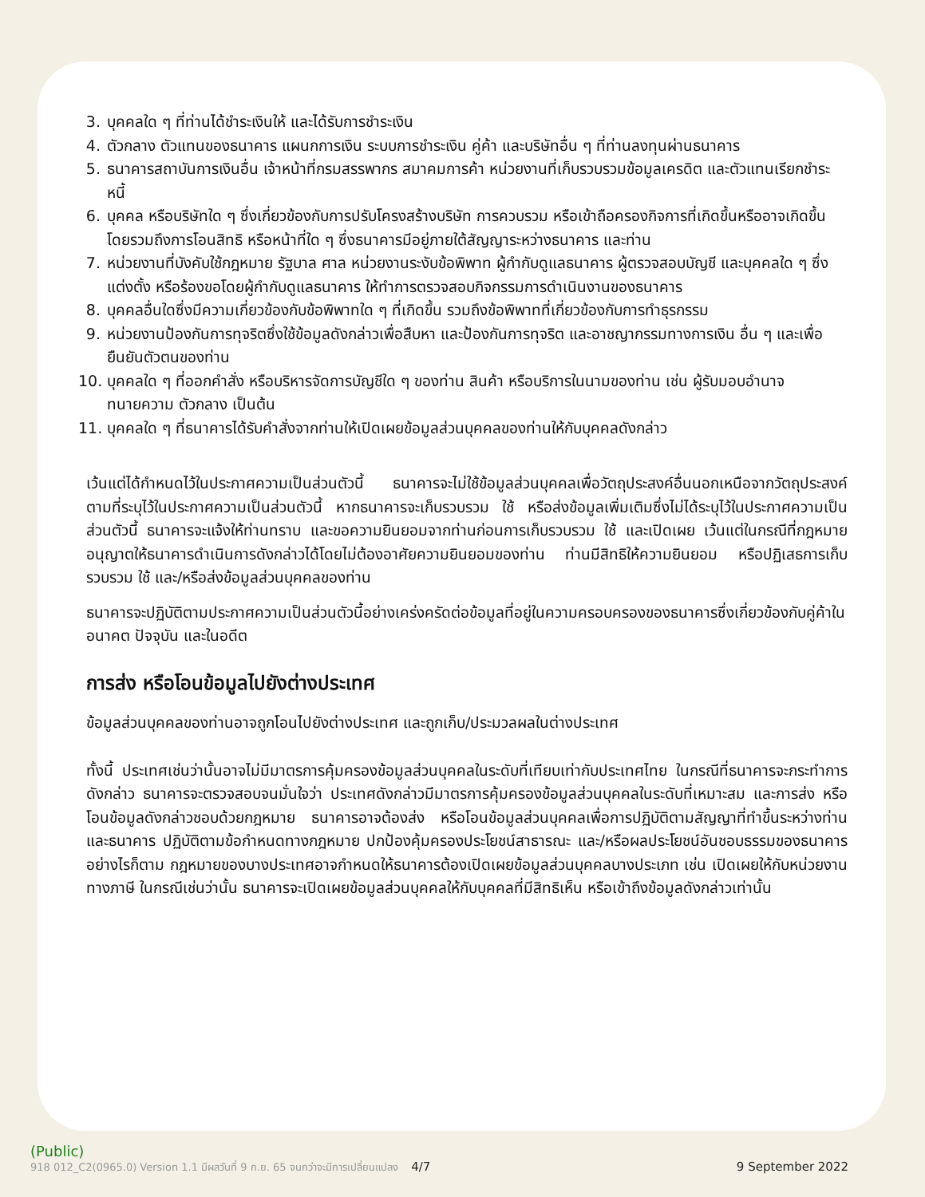3. บุคคลใด ๆ ที่ท่านได้ชำระเงินให้ และได้รับการชำระเงิน
4. ตัวกลาง ตัวแทนของธนาคาร แผนกการเงิน ระบบการชำระเงิน คู่ค้า และบริษัทอื่น ๆ ที่ท่านลงทุนผ่านธนาคาร
5. ธนาคารสถาบันการเงินอื่น เจ้าหน้าที่กรมสรรพากร สมาคมการค้า หน่วยงานที่เก็บรวบรวมข้อมูลเครดิต และตัวแทนเรียกชำระหนี้
6. บุคคล หรือบริษัทใด ๆ ซึ่งเกี่ยวข้องกับการปรับโครงสร้างบริษัท การควบรวม หรือเข้าถือครองกิจการที่เกิดขึ้นหรืออาจเกิดขึ้น โดยรวมถึงการโอนสิทธิ หรือหน้าที่ใด ๆ ซึ่งธนาคารมีอยู่ภายใต้สัญญาระหว่างธนาคาร และท่าน
7. หน่วยงานที่บังคับใช้กฎหมาย รัฐบาล ศาล หน่วยงานระงับข้อพิพาท ผู้กำกับดูแลธนาคาร ผู้ตรวจสอบบัญชี และบุคคลใด ๆ ซึ่งแต่งตั้ง หรือร้องขอโดยผู้กำกับดูแลธนาคาร ให้ทำการตรวจสอบกิจกรรมการดำเนินงานของธนาคาร
8. บุคคลอื่นใดซึ่งมีความเกี่ยวข้องกับข้อพิพาทใด ๆ ที่เกิดขึ้น รวมถึงข้อพิพาทที่เกี่ยวข้องกับการทำธุรกรรม
9. หน่วยงานป้องกันการทุจริตซึ่งใช้ข้อมูลดังกล่าวเพื่อสืบหา และป้องกันการทุจริต และอาชญากรรมทางการเงิน อื่น ๆ และเพื่อยืนยันตัวตนของท่าน
10. บุคคลใด ๆ ที่ออกคำสั่ง หรือบริหารจัดการบัญชีใด ๆ ของท่าน สินค้า หรือบริการในนามของท่าน เช่น ผู้รับมอบอำนาจ ทนายความ ตัวกลาง เป็นต้น
11. บุคคลใด ๆ ที่ธนาคารได้รับคำสั่งจากท่านให้เปิดเผยข้อมูลส่วนบุคคลของท่านให้กับบุคคลดังกล่าว
เว้นแต่ได้กำหนดไว้ในประกาศความเป็นส่วนตัวนี้ ธนาคารจะไม่ใช้ข้อมูลส่วนบุคคลเพื่อวัตถุประสงค์อื่นนอกเหนือจากวัตถุประสงค์ตามที่ระบุไว้ในประกาศความเป็นส่วนตัวนี้ หากธนาคารจะเก็บรวบรวม ใช้ หรือส่งข้อมูลเพิ่มเติมซึ่งไม่ได้ระบุไว้ในประกาศความเป็นส่วนตัวนี้ ธนาคารจะแจ้งให้ท่านทราบ และขอความยินยอมจากท่านก่อนการเก็บรวบรวม ใช้ และเปิดเผย เว้นแต่ในกรณีที่กฎหมายอนุญาตให้ธนาคารดำเนินการดังกล่าวได้โดยไม่ต้องอาศัยความยินยอมของท่าน ท่านมีสิทธิให้ความยินยอม หรือปฏิเสธการเก็บรวบรวม ใช้ และ/หรือส่งข้อมูลส่วนบุคคลของท่าน
ธนาคารจะปฏิบัติตามประกาศความเป็นส่วนตัวนี้อย่างเคร่งครัดต่อข้อมูลที่อยู่ในความครอบครองของธนาคารซึ่งเกี่ยวข้องกับคู่ค้าในอนาคต ปัจจุบัน และในอดีต
การส่ง หรือโอนข้อมูลไปยังต่างประเทศ
ข้อมูลส่วนบุคคลของท่านอาจถูกโอนไปยังต่างประเทศ และถูกเก็บ/ประมวลผลในต่างประเทศ
ทั้งนี้ ประเทศเช่นว่านั้นอาจไม่มีมาตรการคุ้มครองข้อมูลส่วนบุคคลในระดับที่เทียบเท่ากับประเทศไทย ในกรณีที่ธนาคารจะกระทำการดังกล่าว ธนาคารจะตรวจสอบจนมั่นใจว่า ประเทศดังกล่าวมีมาตรการคุ้มครองข้อมูลส่วนบุคคลในระดับที่เหมาะสม และการส่ง หรือโอนข้อมูลดังกล่าวชอบด้วยกฎหมาย ธนาคารอาจต้องส่ง หรือโอนข้อมูลส่วนบุคคลเพื่อการปฏิบัติตามสัญญาที่ทำขึ้นระหว่างท่าน และธนาคาร ปฏิบัติตามข้อกำหนดทางกฎหมาย ปกป้องคุ้มครองประโยชน์สาธารณะ และ/หรือผลประโยชน์อันชอบธรรมของธนาคาร อย่างไรก็ตาม กฎหมายของบางประเทศอาจกำหนดให้ธนาคารต้องเปิดเผยข้อมูลส่วนบุคคลบางประเภท เช่น เปิดเผยให้กับหน่วยงานทางภาษี ในกรณีเช่นว่านั้น ธนาคารจะเปิดเผยข้อมูลส่วนบุคคลให้กับบุคคลที่มีสิทธิเห็น หรือเข้าถึงข้อมูลดังกล่าวเท่านั้น
(Public)
918 012_C2(0965.0) Version 1.1 มีผลวันที่ 9 ก.ย. 65 จนกว่าจะมีการเปลี่ยนแปลง 4/7 9 September 2022